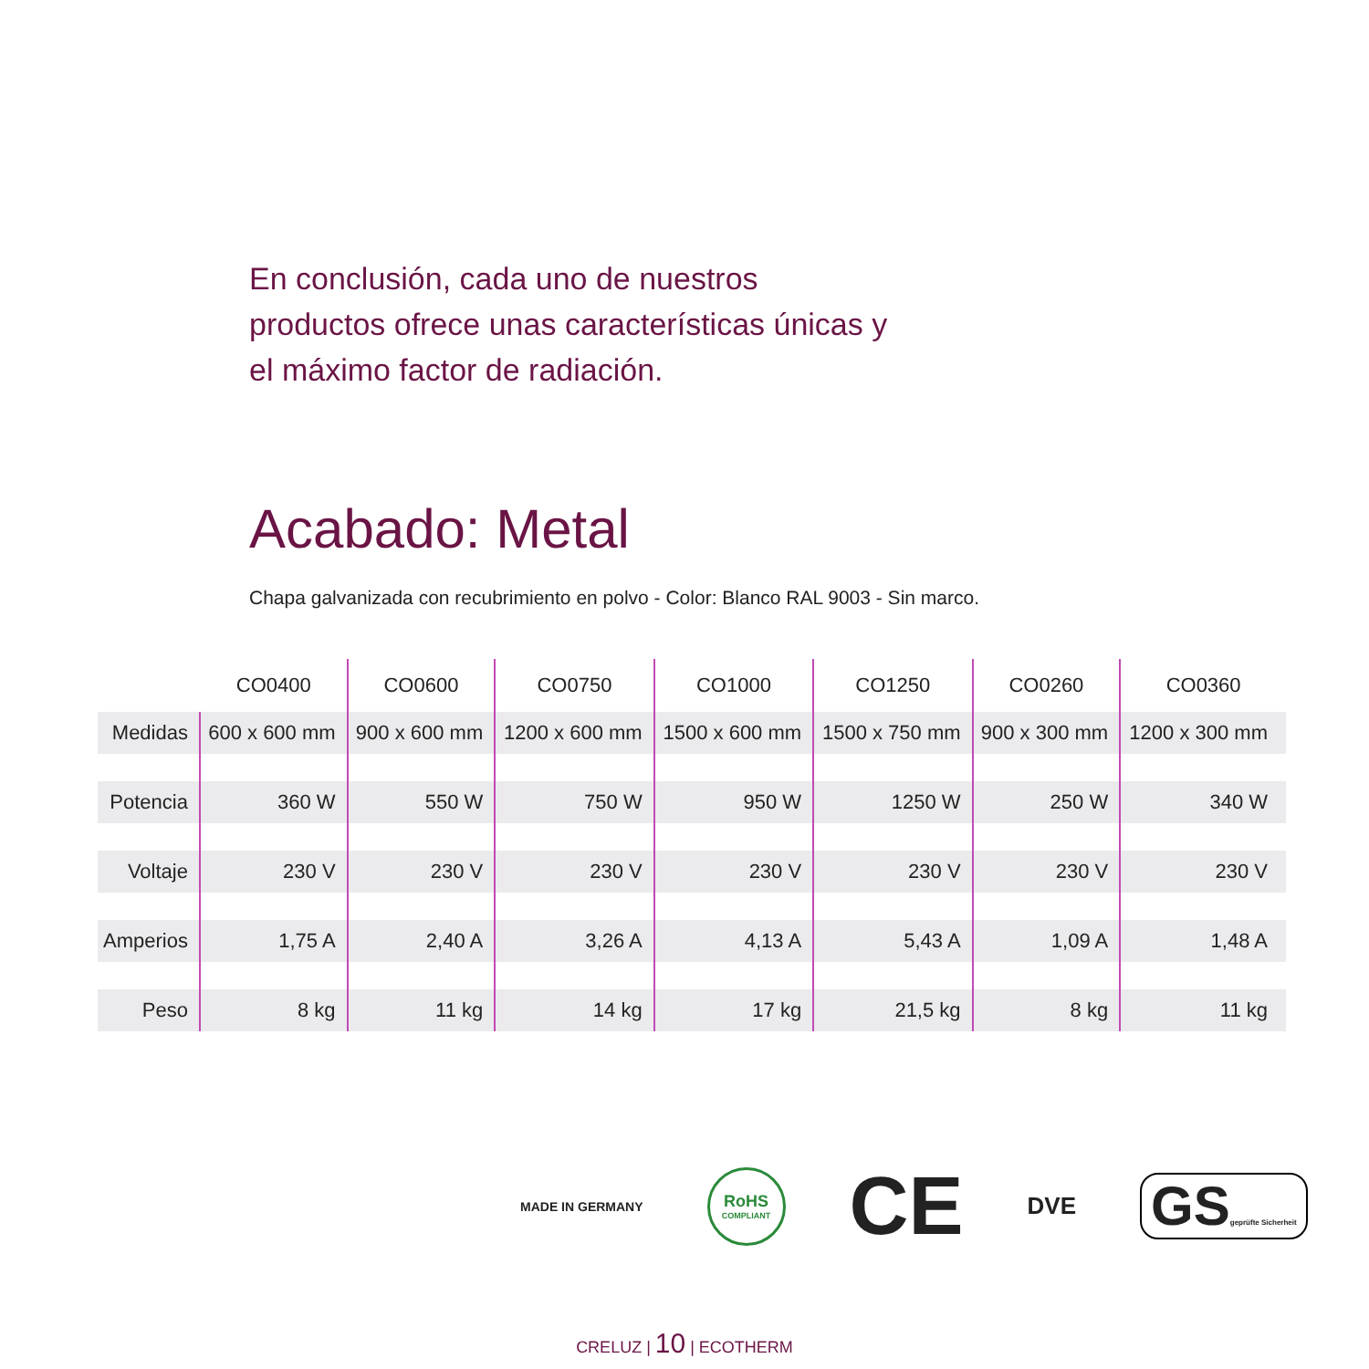En conclusión, cada uno de nuestros productos ofrece unas características únicas y el máximo factor de radiación.
Acabado: Metal
Chapa galvanizada con recubrimiento en polvo - Color: Blanco RAL 9003 - Sin marco.
| | CO0400 | CO0600 | CO0750 | CO1000 | CO1250 | CO0260 | CO0360 |
| --- | --- | --- | --- | --- | --- | --- | --- |
| Medidas | 600 x 600 mm | 900 x 600 mm | 1200 x 600 mm | 1500 x 600 mm | 1500 x 750 mm | 900 x 300 mm | 1200 x 300 mm |
| Potencia | 360 W | 550 W | 750 W | 950 W | 1250 W | 250 W | 340 W |
| Voltaje | 230 V | 230 V | 230 V | 230 V | 230 V | 230 V | 230 V |
| Amperios | 1,75 A | 2,40 A | 3,26 A | 4,13 A | 5,43 A | 1,09 A | 1,48 A |
| Peso | 8 kg | 11 kg | 14 kg | 17 kg | 21,5 kg | 8 kg | 11 kg |
MADE IN GERMANY
RoHS
COMPLIANT
CE
DVE
GSgeprüfte Sicherheit
CRELUZ | 10 | ECOTHERM